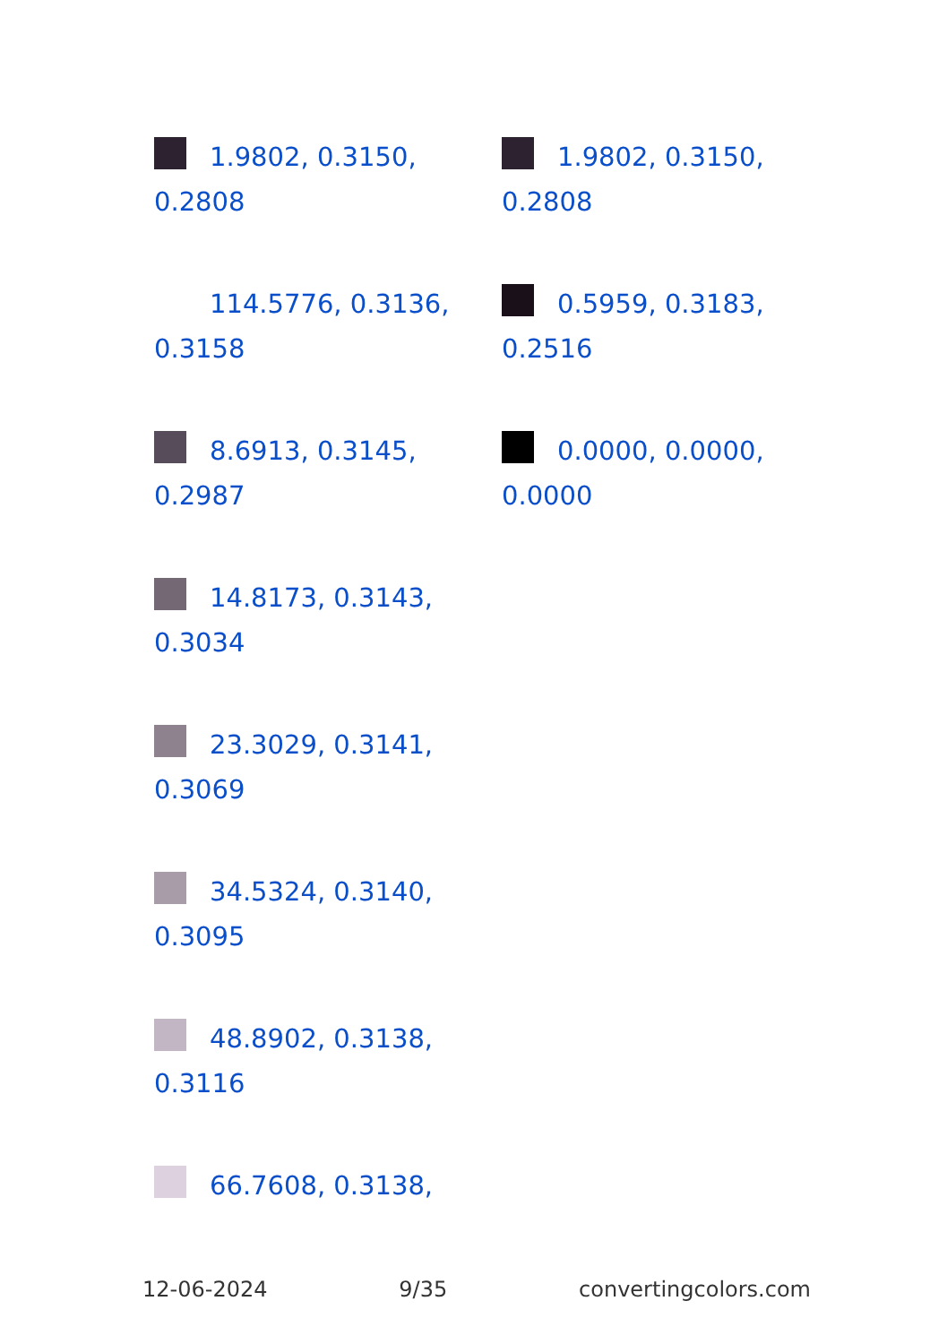1.9802, 0.3150, 0.2808
114.5776, 0.3136, 0.3158
8.6913, 0.3145, 0.2987
14.8173, 0.3143, 0.3034
23.3029, 0.3141, 0.3069
34.5324, 0.3140, 0.3095
48.8902, 0.3138, 0.3116
66.7608, 0.3138,
1.9802, 0.3150, 0.2808
0.5959, 0.3183, 0.2516
0.0000, 0.0000, 0.0000
12-06-2024 9/35 convertingcolors.com